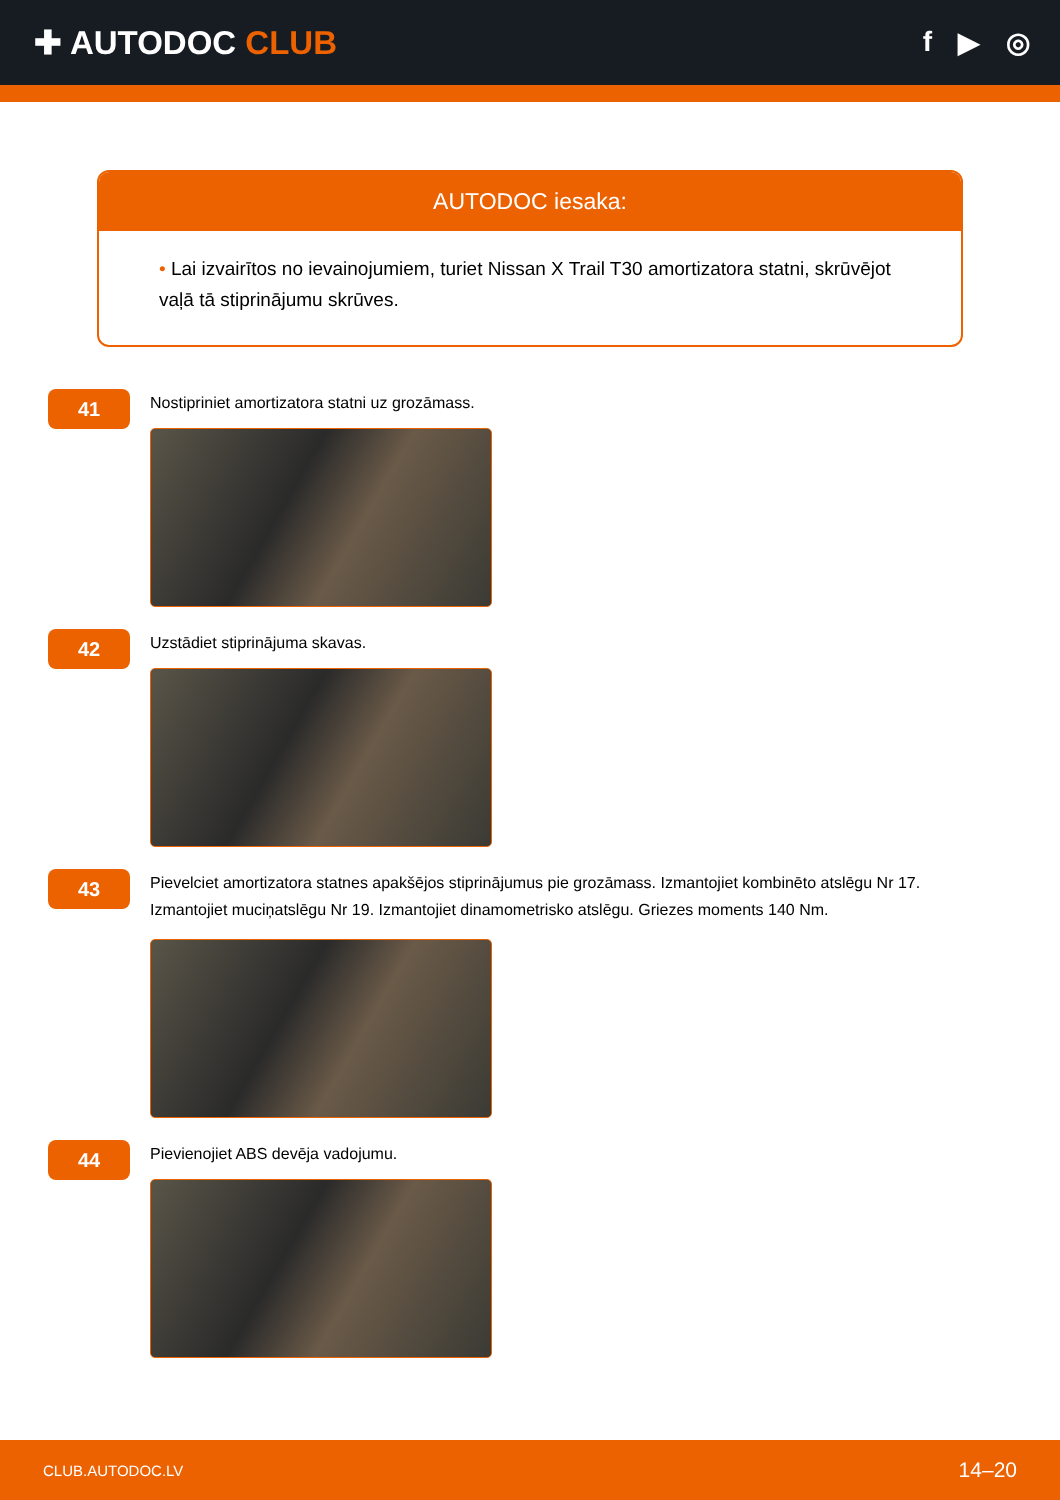✚ AUTODOC CLUB
f ▶ ◎
AUTODOC iesaka:
• Lai izvairītos no ievainojumiem, turiet Nissan X Trail T30 amortizatora statni, skrūvējot vaļā tā stiprinājumu skrūves.
41
Nostipriniet amortizatora statni uz grozāmass.
42
Uzstādiet stiprinājuma skavas.
43
Pievelciet amortizatora statnes apakšējos stiprinājumus pie grozāmass. Izmantojiet kombinēto atslēgu Nr 17. Izmantojiet muciņatslēgu Nr 19. Izmantojiet dinamometrisko atslēgu. Griezes moments 140 Nm.
44
Pievienojiet ABS devēja vadojumu.
CLUB.AUTODOC.LV 14–20